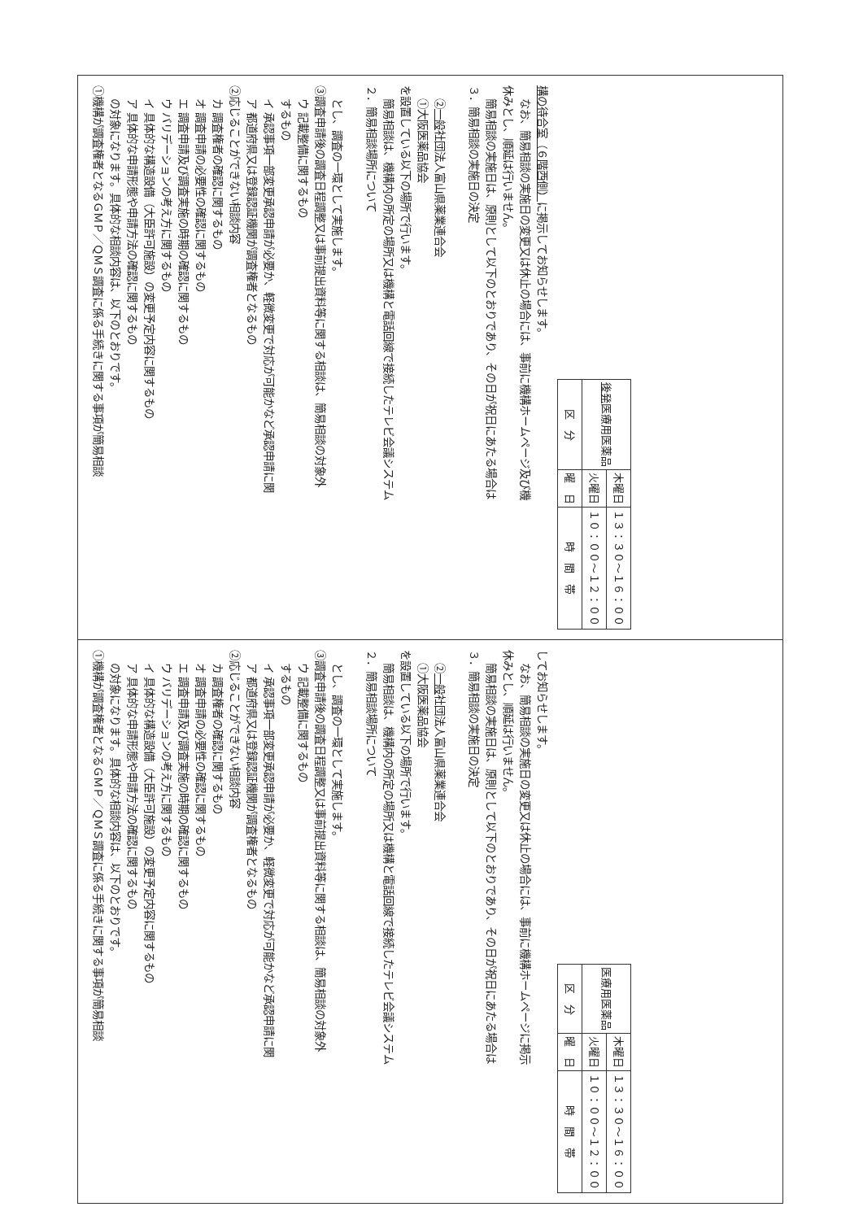①機構が調査権者となるＧＭＰ／ＱＭＳ調査に係る手続きに関する事項が簡易相談
の対象になります。具体的な相談内容は、以下のとおりです。
ア 具体的な申請形態や申請方法の確認に関するもの
イ 具体的な構造設備（大臣許可施設）の変更予定内容に関するもの
ウ バリデーションの考え方に関するもの
エ 調査申請及び調査実施の時期の確認に関するもの
オ 調査申請の必要性の確認に関するもの
カ 調査権者の確認に関するもの
②応じることができない相談内容
ア 都道府県又は登録認証機関が調査権者となるもの
イ 承認事項一部変更承認申請が必要か、軽微変更で対応が可能かなど承認申請に関
するもの
ウ 記載整備に関するもの
③調査申請後の調査日程調整又は事前提出資料等に関する相談は、簡易相談の対象外
とし、調査の一環として実施します。
２．簡易相談場所について
簡易相談は、機構内の所定の場所又は機構と電話回線で接続したテレビ会議システム
を設置している以下の場所で行います。
①大阪医薬品協会
②一般社団法人富山県薬業連合会
３．簡易相談の実施日の決定
簡易相談の実施日は、原則として以下のとおりであり、その日が祝日にあたる場合は
休みとし、順延は行いません。
なお、簡易相談の実施日の変更又は休止の場合には、事前に機構ホームページ及び機
構の待合室（６階西側）に掲示してお知らせします。
| 区 分 | 曜 日 | 時 間 帯 |
| --- | --- | --- |
| 後発 医療用医薬品 | 火曜日 | １０：００〜１２：００ |
| | 木曜日 | １３：３０〜１６：００ |
①機構が調査権者となるＧＭＰ／ＱＭＳ調査に係る手続きに関する事項が簡易相談
の対象になります。具体的な相談内容は、以下のとおりです。
ア 具体的な申請形態や申請方法の確認に関するもの
イ 具体的な構造設備（大臣許可施設）の変更予定内容に関するもの
ウ バリデーションの考え方に関するもの
エ 調査申請及び調査実施の時期の確認に関するもの
オ 調査申請の必要性の確認に関するもの
カ 調査権者の確認に関するもの
②応じることができない相談内容
ア 都道府県又は登録認証機関が調査権者となるもの
イ 承認事項一部変更承認申請が必要か、軽微変更で対応が可能かなど承認申請に関
するもの
ウ 記載整備に関するもの
③調査申請後の調査日程調整又は事前提出資料等に関する相談は、簡易相談の対象外
とし、調査の一環として実施します。
２．簡易相談場所について
簡易相談は、機構内の所定の場所又は機構と電話回線で接続したテレビ会議システム
を設置している以下の場所で行います。
①大阪医薬品協会
②一般社団法人富山県薬業連合会
３．簡易相談の実施日の決定
簡易相談の実施日は、原則として以下のとおりであり、その日が祝日にあたる場合は
休みとし、順延は行いません。
なお、簡易相談の実施日の変更又は休止の場合には、事前に機構ホームページに掲示
してお知らせします。
| 区 分 | 曜 日 | 時 間 帯 |
| --- | --- | --- |
| 医療用医薬品 | 火曜日 | １０：００〜１２：００ |
| | 木曜日 | １３：３０〜１６：００ |